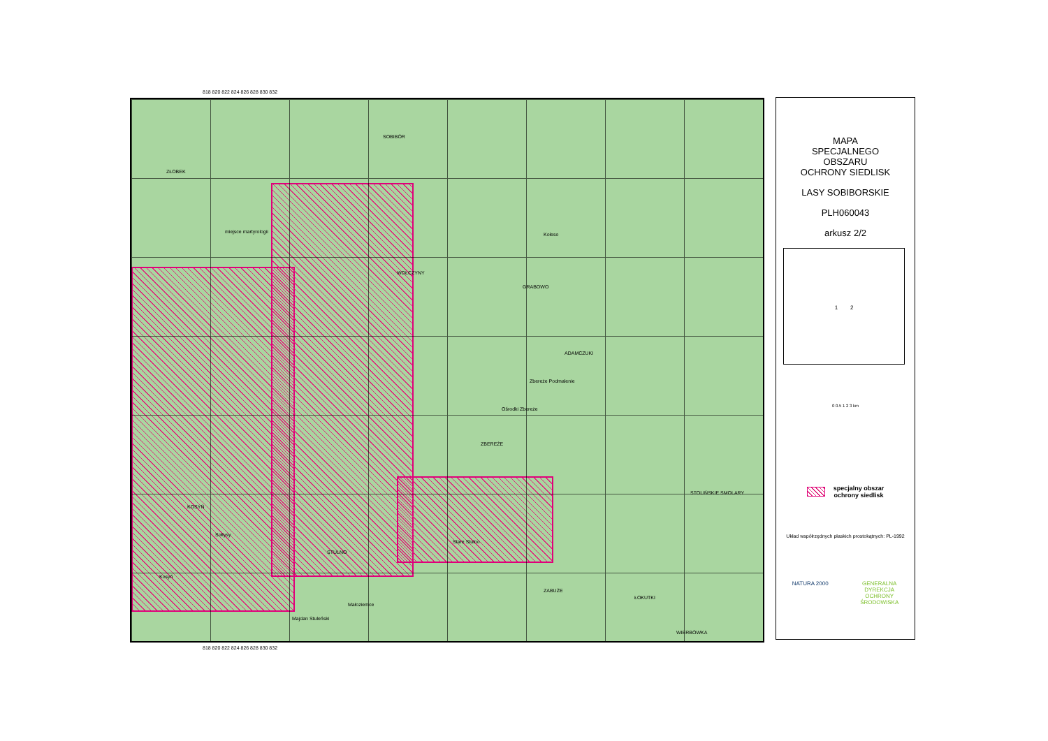818 820 822 824 826 828 830 832
SOBIBÓR
ZŁOBEK
miejsce martyrologii
WOŁCZYNY
GRABOWO
ADAMCZUKI
Koleso
Zbereże Podmalenie
Ośrodki Zbereże
ZBEREŻE
KOSYŃ
Sołtysy
STULNO
Stare Stulno
ZABUŻE
ŁOKUTKI
STOLIŃSKIE SMOLARY
Kosyń
Małoziemce
Majdan Stuleński
WIERBÓWKA
818 820 822 824 826 828 830 832
MAPA
SPECJALNEGO
OBSZARU
OCHRONY SIEDLISK
LASY SOBIBORSKIE
PLH060043
arkusz 2/2
1 2
0 0.5 1 2 3 km
specjalny obszar
ochrony siedlisk
Układ współrzędnych płaskich prostokątnych: PL-1992
NATURA 2000 GENERALNA
DYREKCJA
OCHRONY
ŚRODOWISKA